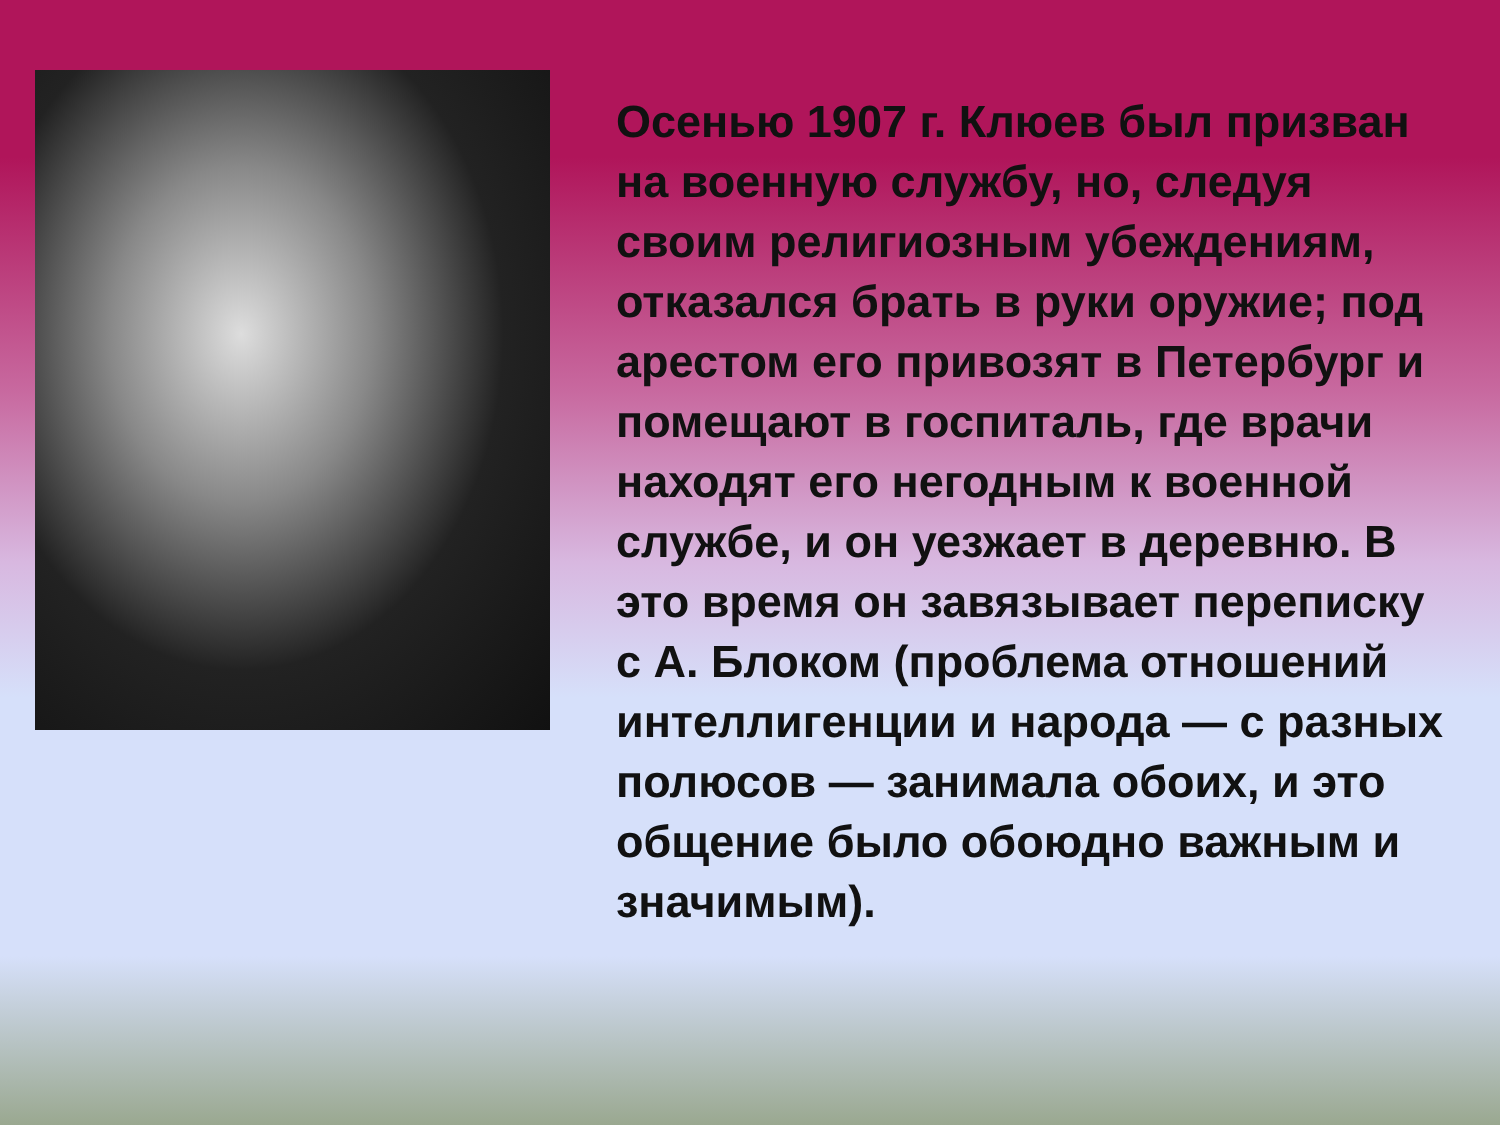Осенью 1907 г. Клюев был призван на военную службу, но, следуя своим религиозным убеждениям, отказался брать в руки оружие; под арестом его привозят в Петербург и помещают в госпиталь, где врачи находят его негодным к военной службе, и он уезжает в деревню. В это время он завязывает переписку с А. Блоком (проблема отношений интеллигенции и народа — с разных полюсов — занимала обоих, и это общение было обоюдно важным и значимым).